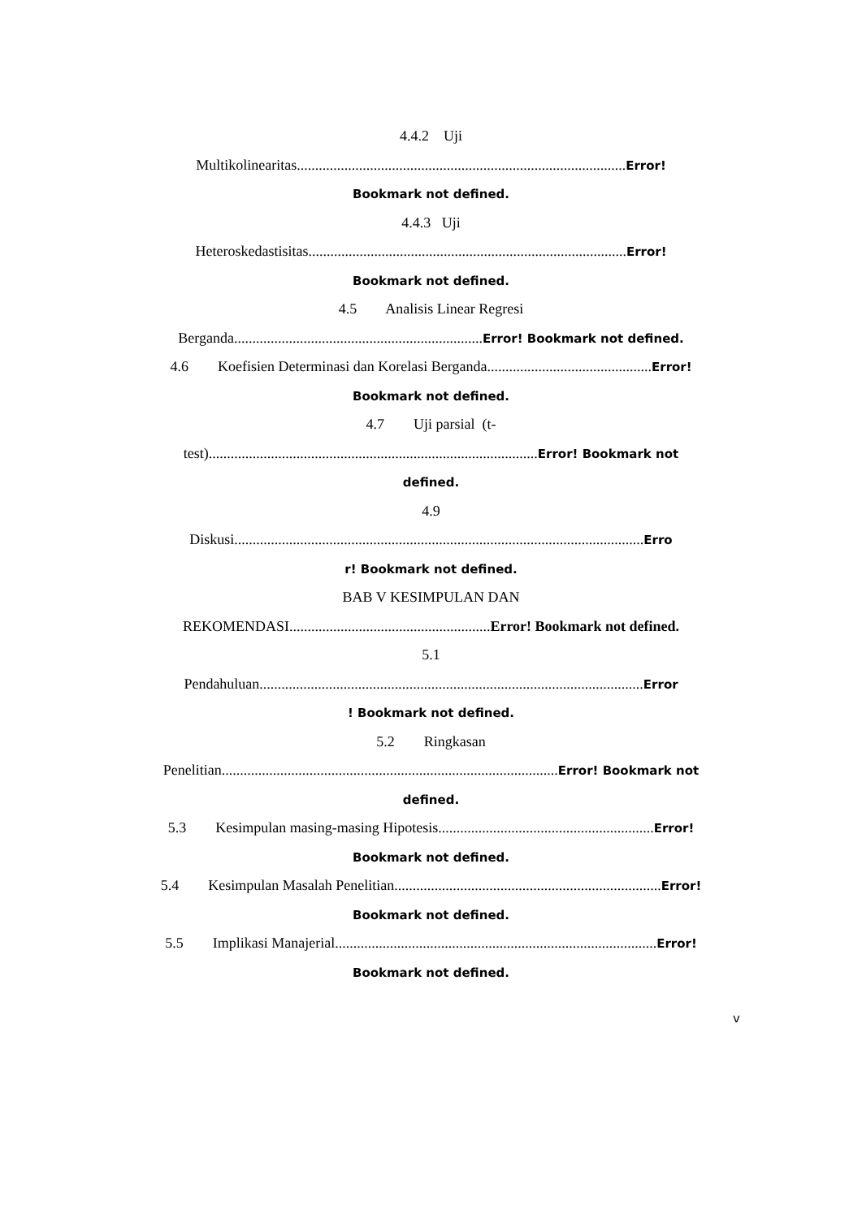4.4.2 Uji
Multikolinearitas..........................................................................................Error!
Bookmark not defined.
4.4.3 Uji
Heteroskedastisitas.......................................................................................Error!
Bookmark not defined.
4.5 Analisis Linear Regresi
Berganda....................................................................Error! Bookmark not defined.
4.6 Koefisien Determinasi dan Korelasi Berganda.............................................Error!
Bookmark not defined.
4.7 Uji parsial (t-
test)..........................................................................................Error! Bookmark not
defined.
4.9
Diskusi................................................................................................................Erro
r! Bookmark not defined.
BAB V KESIMPULAN DAN
REKOMENDASI.......................................................Error! Bookmark not defined.
5.1
Pendahuluan.........................................................................................................Error
! Bookmark not defined.
5.2 Ringkasan
Penelitian............................................................................................Error! Bookmark not
defined.
5.3 Kesimpulan masing-masing Hipotesis...........................................................Error!
Bookmark not defined.
5.4 Kesimpulan Masalah Penelitian.........................................................................Error!
Bookmark not defined.
5.5 Implikasi Manajerial........................................................................................Error!
Bookmark not defined.
v